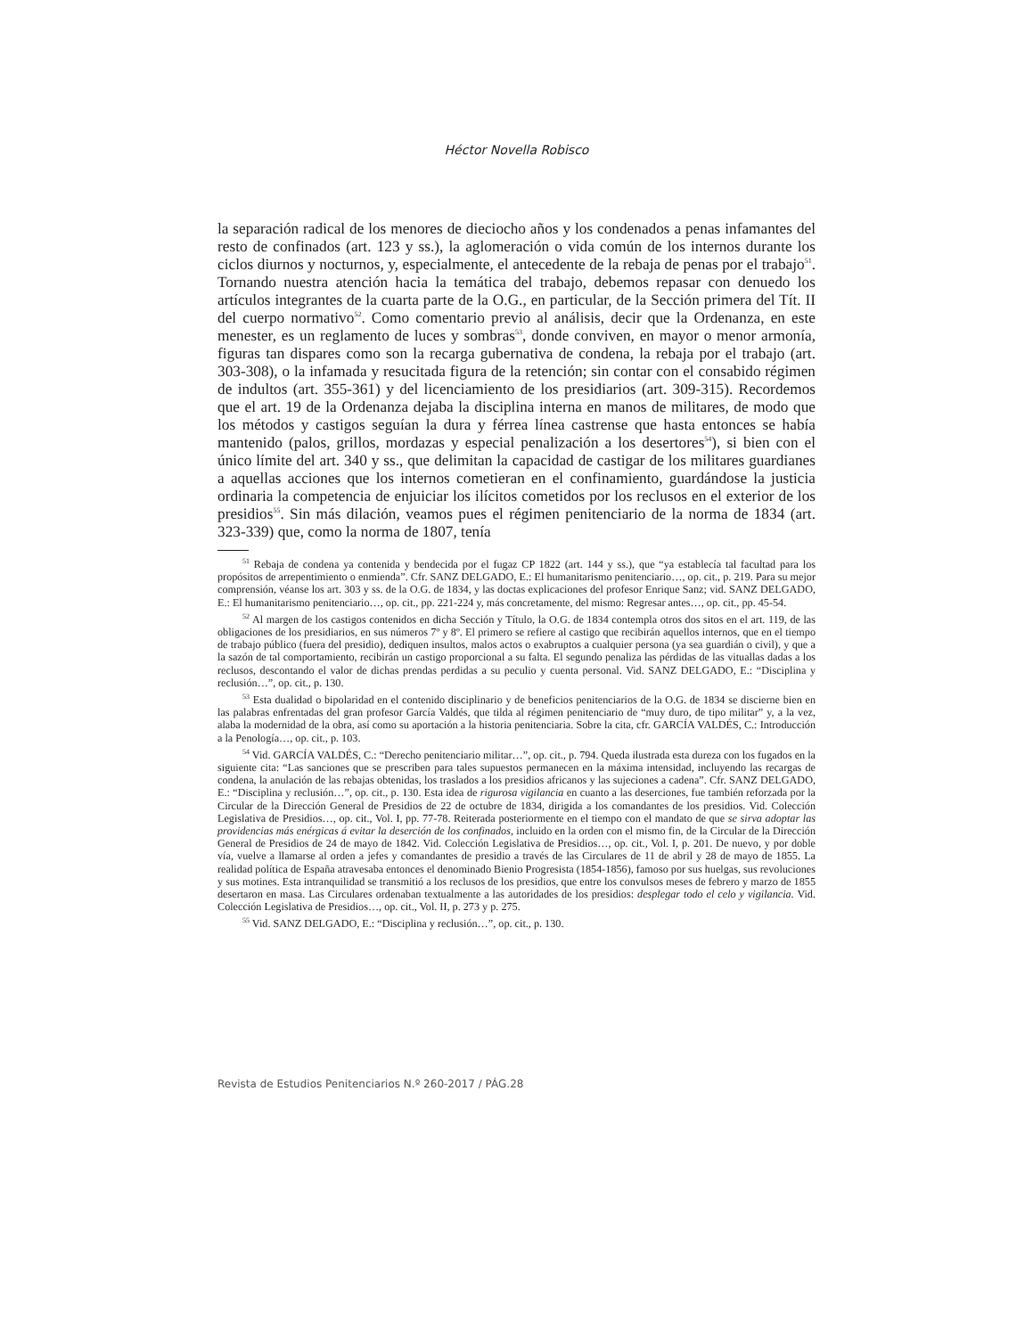Héctor Novella Robisco
la separación radical de los menores de dieciocho años y los condenados a penas infamantes del resto de confinados (art. 123 y ss.), la aglomeración o vida común de los internos durante los ciclos diurnos y nocturnos, y, especialmente, el antecedente de la rebaja de penas por el trabajo<sup>51</sup>. Tornando nuestra atención hacia la temática del trabajo, debemos repasar con denuedo los artículos integrantes de la cuarta parte de la O.G., en particular, de la Sección primera del Tít. II del cuerpo normativo<sup>52</sup>. Como comentario previo al análisis, decir que la Ordenanza, en este menester, es un reglamento de luces y sombras<sup>53</sup>, donde conviven, en mayor o menor armonía, figuras tan dispares como son la recarga gubernativa de condena, la rebaja por el trabajo (art. 303-308), o la infamada y resucitada figura de la retención; sin contar con el consabido régimen de indultos (art. 355-361) y del licenciamiento de los presidiarios (art. 309-315). Recordemos que el art. 19 de la Ordenanza dejaba la disciplina interna en manos de militares, de modo que los métodos y castigos seguían la dura y férrea línea castrense que hasta entonces se había mantenido (palos, grillos, mordazas y especial penalización a los desertores<sup>54</sup>), si bien con el único límite del art. 340 y ss., que delimitan la capacidad de castigar de los militares guardianes a aquellas acciones que los internos cometieran en el confinamiento, guardándose la justicia ordinaria la competencia de enjuiciar los ilícitos cometidos por los reclusos en el exterior de los presidios<sup>55</sup>. Sin más dilación, veamos pues el régimen penitenciario de la norma de 1834 (art. 323-339) que, como la norma de 1807, tenía
<sup>51</sup> Rebaja de condena ya contenida y bendecida por el fugaz CP 1822 (art. 144 y ss.), que “ya establecía tal facultad para los propósitos de arrepentimiento o enmienda”. Cfr. SANZ DELGADO, E.: El humanitarismo penitenciario…, op. cit., p. 219. Para su mejor comprensión, véanse los art. 303 y ss. de la O.G. de 1834, y las doctas explicaciones del profesor Enrique Sanz; vid. SANZ DELGADO, E.: El humanitarismo penitenciario…, op. cit., pp. 221-224 y, más concretamente, del mismo: Regresar antes…, op. cit., pp. 45-54.
<sup>52</sup> Al margen de los castigos contenidos en dicha Sección y Título, la O.G. de 1834 contempla otros dos sitos en el art. 119, de las obligaciones de los presidiarios, en sus números 7º y 8º. El primero se refiere al castigo que recibirán aquellos internos, que en el tiempo de trabajo público (fuera del presidio), dediquen insultos, malos actos o exabruptos a cualquier persona (ya sea guardián o civil), y que a la sazón de tal comportamiento, recibirán un castigo proporcional a su falta. El segundo penaliza las pérdidas de las vituallas dadas a los reclusos, descontando el valor de dichas prendas perdidas a su peculio y cuenta personal. Vid. SANZ DELGADO, E.: “Disciplina y reclusión…”, op. cit., p. 130.
<sup>53</sup> Esta dualidad o bipolaridad en el contenido disciplinario y de beneficios penitenciarios de la O.G. de 1834 se discierne bien en las palabras enfrentadas del gran profesor García Valdés, que tilda al régimen penitenciario de “muy duro, de tipo militar” y, a la vez, alaba la modernidad de la obra, así como su aportación a la historia penitenciaria. Sobre la cita, cfr. GARCÍA VALDÉS, C.: Introducción a la Penología…, op. cit., p. 103.
<sup>54</sup> Vid. GARCÍA VALDÉS, C.: “Derecho penitenciario militar…”, op. cit., p. 794. Queda ilustrada esta dureza con los fugados en la siguiente cita: “Las sanciones que se prescriben para tales supuestos permanecen en la máxima intensidad, incluyendo las recargas de condena, la anulación de las rebajas obtenidas, los traslados a los presidios africanos y las sujeciones a cadena”. Cfr. SANZ DELGADO, E.: “Disciplina y reclusión…”, op. cit., p. 130. Esta idea de rigurosa vigilancia en cuanto a las deserciones, fue también reforzada por la Circular de la Dirección General de Presidios de 22 de octubre de 1834, dirigida a los comandantes de los presidios. Vid. Colección Legislativa de Presidios…, op. cit., Vol. I, pp. 77-78. Reiterada posteriormente en el tiempo con el mandato de que se sirva adoptar las providencias más enérgicas á evitar la deserción de los confinados, incluido en la orden con el mismo fin, de la Circular de la Dirección General de Presidios de 24 de mayo de 1842. Vid. Colección Legislativa de Presidios…, op. cit., Vol. I, p. 201. De nuevo, y por doble vía, vuelve a llamarse al orden a jefes y comandantes de presidio a través de las Circulares de 11 de abril y 28 de mayo de 1855. La realidad política de España atravesaba entonces el denominado Bienio Progresista (1854-1856), famoso por sus huelgas, sus revoluciones y sus motines. Esta intranquilidad se transmitió a los reclusos de los presidios, que entre los convulsos meses de febrero y marzo de 1855 desertaron en masa. Las Circulares ordenaban textualmente a las autoridades de los presidios: desplegar todo el celo y vigilancia. Vid. Colección Legislativa de Presidios…, op. cit., Vol. II, p. 273 y p. 275.
<sup>55</sup> Vid. SANZ DELGADO, E.: “Disciplina y reclusión…”, op. cit., p. 130.
Revista de Estudios Penitenciarios N.º 260-2017 / PÁG.28